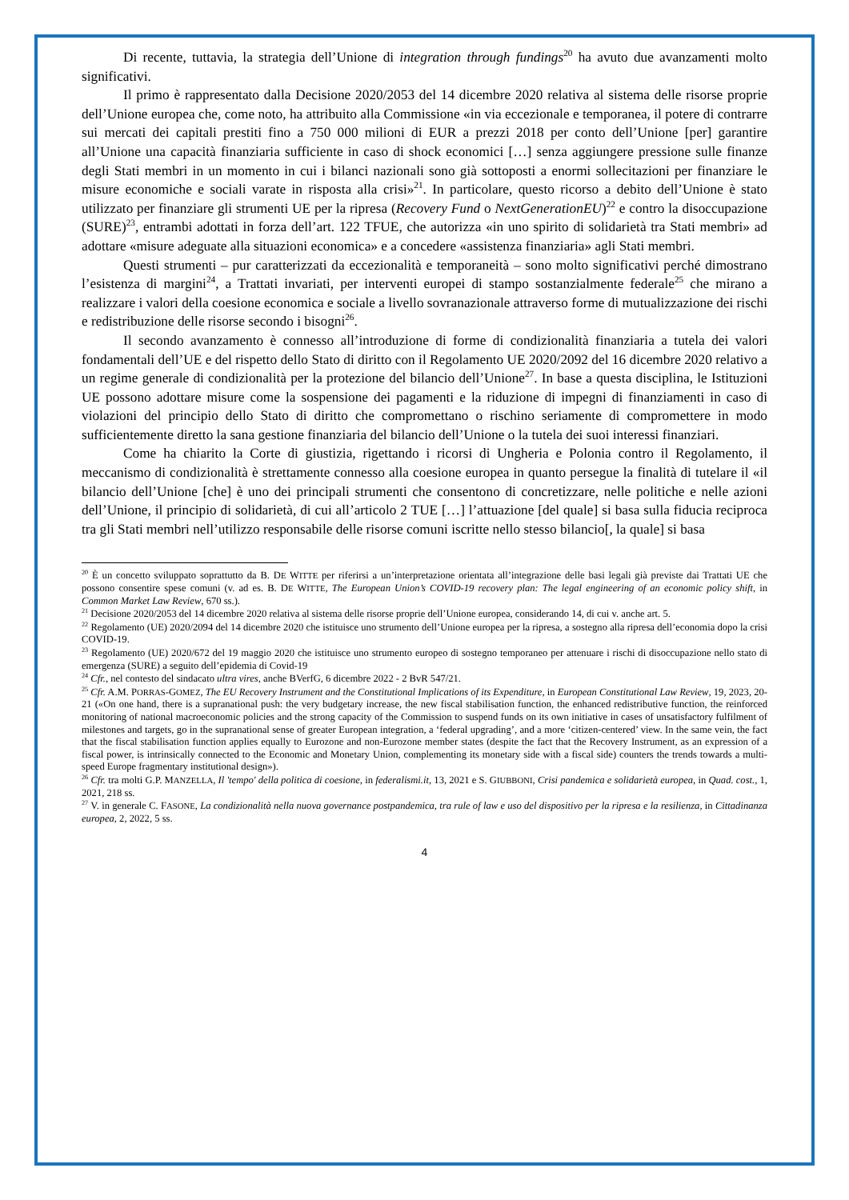Di recente, tuttavia, la strategia dell’Unione di integration through fundings<sup>20</sup> ha avuto due avanzamenti molto significativi.
Il primo è rappresentato dalla Decisione 2020/2053 del 14 dicembre 2020 relativa al sistema delle risorse proprie dell’Unione europea che, come noto, ha attribuito alla Commissione «in via eccezionale e temporanea, il potere di contrarre sui mercati dei capitali prestiti fino a 750 000 milioni di EUR a prezzi 2018 per conto dell’Unione [per] garantire all’Unione una capacità finanziaria sufficiente in caso di shock economici […] senza aggiungere pressione sulle finanze degli Stati membri in un momento in cui i bilanci nazionali sono già sottoposti a enormi sollecitazioni per finanziare le misure economiche e sociali varate in risposta alla crisi»<sup>21</sup>. In particolare, questo ricorso a debito dell’Unione è stato utilizzato per finanziare gli strumenti UE per la ripresa (Recovery Fund o NextGenerationEU)<sup>22</sup> e contro la disoccupazione (SURE)<sup>23</sup>, entrambi adottati in forza dell’art. 122 TFUE, che autorizza «in uno spirito di solidarietà tra Stati membri» ad adottare «misure adeguate alla situazioni economica» e a concedere «assistenza finanziaria» agli Stati membri.
Questi strumenti – pur caratterizzati da eccezionalità e temporaneità – sono molto significativi perché dimostrano l’esistenza di margini<sup>24</sup>, a Trattati invariati, per interventi europei di stampo sostanzialmente federale<sup>25</sup> che mirano a realizzare i valori della coesione economica e sociale a livello sovranazionale attraverso forme di mutualizzazione dei rischi e redistribuzione delle risorse secondo i bisogni<sup>26</sup>.
Il secondo avanzamento è connesso all’introduzione di forme di condizionalità finanziaria a tutela dei valori fondamentali dell’UE e del rispetto dello Stato di diritto con il Regolamento UE 2020/2092 del 16 dicembre 2020 relativo a un regime generale di condizionalità per la protezione del bilancio dell’Unione<sup>27</sup>. In base a questa disciplina, le Istituzioni UE possono adottare misure come la sospensione dei pagamenti e la riduzione di impegni di finanziamenti in caso di violazioni del principio dello Stato di diritto che compromettano o rischino seriamente di compromettere in modo sufficientemente diretto la sana gestione finanziaria del bilancio dell’Unione o la tutela dei suoi interessi finanziari.
Come ha chiarito la Corte di giustizia, rigettando i ricorsi di Ungheria e Polonia contro il Regolamento, il meccanismo di condizionalità è strettamente connesso alla coesione europea in quanto persegue la finalità di tutelare il «il bilancio dell’Unione [che] è uno dei principali strumenti che consentono di concretizzare, nelle politiche e nelle azioni dell’Unione, il principio di solidarietà, di cui all’articolo 2 TUE […] l’attuazione [del quale] si basa sulla fiducia reciproca tra gli Stati membri nell’utilizzo responsabile delle risorse comuni iscritte nello stesso bilancio[, la quale] si basa
<sup>20</sup> È un concetto sviluppato soprattutto da B. DE WITTE per riferirsi a un’interpretazione orientata all’integrazione delle basi legali già previste dai Trattati UE che possono consentire spese comuni (v. ad es. B. DE WITTE, The European Union’s COVID-19 recovery plan: The legal engineering of an economic policy shift, in Common Market Law Review, 670 ss.).
<sup>21</sup> Decisione 2020/2053 del 14 dicembre 2020 relativa al sistema delle risorse proprie dell’Unione europea, considerando 14, di cui v. anche art. 5.
<sup>22</sup> Regolamento (UE) 2020/2094 del 14 dicembre 2020 che istituisce uno strumento dell’Unione europea per la ripresa, a sostegno alla ripresa dell’economia dopo la crisi COVID-19.
<sup>23</sup> Regolamento (UE) 2020/672 del 19 maggio 2020 che istituisce uno strumento europeo di sostegno temporaneo per attenuare i rischi di disoccupazione nello stato di emergenza (SURE) a seguito dell’epidemia di Covid-19
<sup>24</sup> Cfr., nel contesto del sindacato ultra vires, anche BVerfG, 6 dicembre 2022 - 2 BvR 547/21.
<sup>25</sup> Cfr. A.M. PORRAS-GOMEZ, The EU Recovery Instrument and the Constitutional Implications of its Expenditure, in European Constitutional Law Review, 19, 2023, 20-21 («On one hand, there is a supranational push: the very budgetary increase, the new fiscal stabilisation function, the enhanced redistributive function, the reinforced monitoring of national macroeconomic policies and the strong capacity of the Commission to suspend funds on its own initiative in cases of unsatisfactory fulfilment of milestones and targets, go in the supranational sense of greater European integration, a ‘federal upgrading’, and a more ‘citizen-centered’ view. In the same vein, the fact that the fiscal stabilisation function applies equally to Eurozone and non-Eurozone member states (despite the fact that the Recovery Instrument, as an expression of a fiscal power, is intrinsically connected to the Economic and Monetary Union, complementing its monetary side with a fiscal side) counters the trends towards a multi-speed Europe fragmentary institutional design»).
<sup>26</sup> Cfr. tra molti G.P. MANZELLA, Il 'tempo' della politica di coesione, in federalismi.it, 13, 2021 e S. GIUBBONI, Crisi pandemica e solidarietà europea, in Quad. cost., 1, 2021, 218 ss.
<sup>27</sup> V. in generale C. FASONE, La condizionalità nella nuova governance postpandemica, tra rule of law e uso del dispositivo per la ripresa e la resilienza, in Cittadinanza europea, 2, 2022, 5 ss.
4